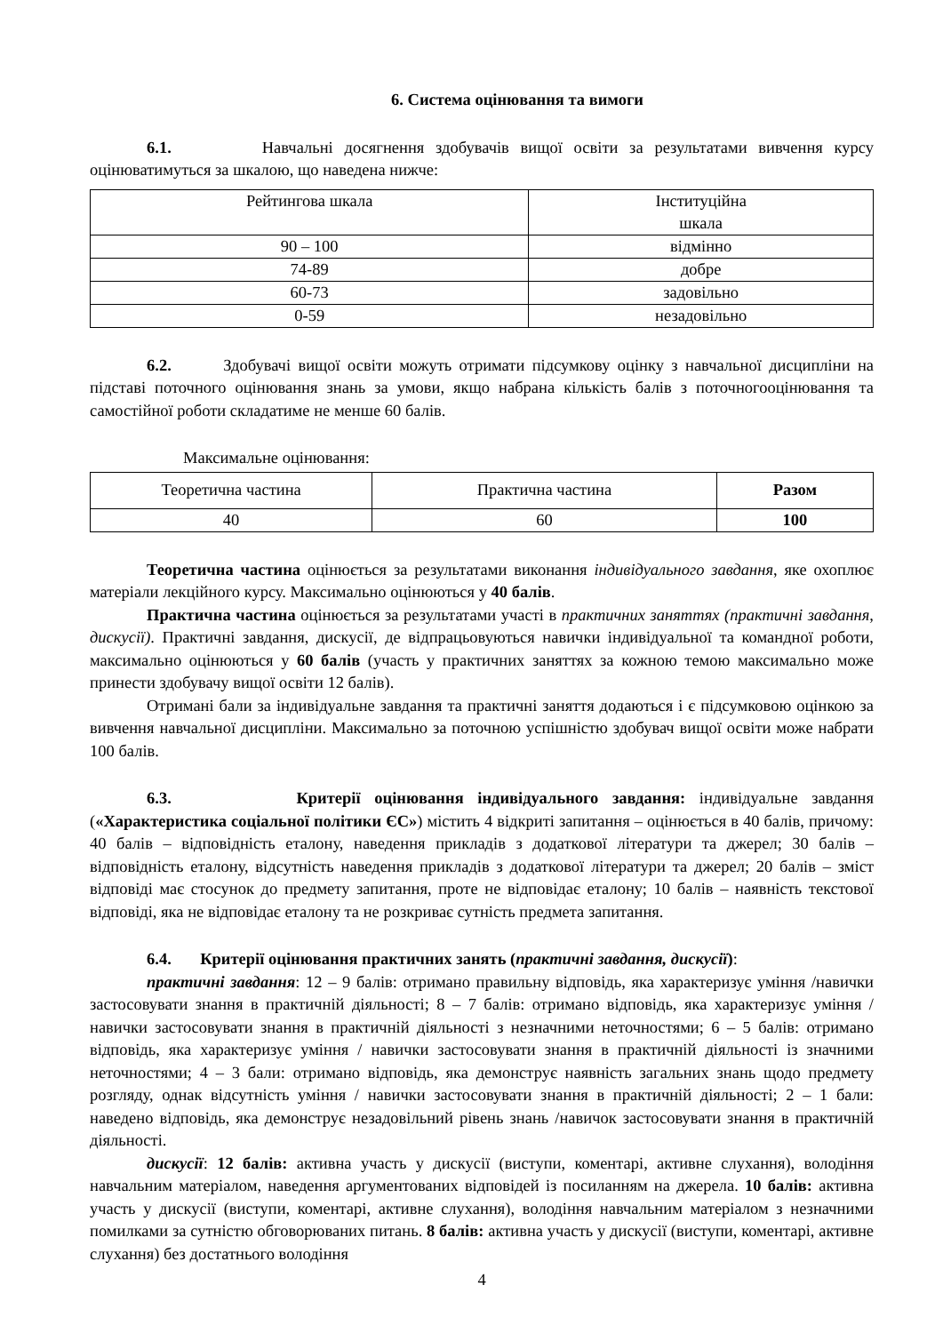6. Система оцінювання та вимоги
6.1. Навчальні досягнення здобувачів вищої освіти за результатами вивчення курсу оцінюватимуться за шкалою, що наведена нижче:
| Рейтингова шкала | Інституційна шкала |
| 90 – 100 | відмінно |
| 74-89 | добре |
| 60-73 | задовільно |
| 0-59 | незадовільно |
6.2. Здобувачі вищої освіти можуть отримати підсумкову оцінку з навчальної дисципліни на підставі поточного оцінювання знань за умови, якщо набрана кількість балів з поточногооцінювання та самостійної роботи складатиме не менше 60 балів.
Максимальне оцінювання:
| Теоретична частина | Практична частина | Разом |
| 40 | 60 | 100 |
Теоретична частина оцінюється за результатами виконання індивідуального завдання, яке охоплює матеріали лекційного курсу. Максимально оцінюються у 40 балів.
Практична частина оцінюється за результатами участі в практичних заняттях (практичні завдання, дискусії). Практичні завдання, дискусії, де відпрацьовуються навички індивідуальної та командної роботи, максимально оцінюються у 60 балів (участь у практичних заняттях за кожною темою максимально може принести здобувачу вищої освіти 12 балів).
Отримані бали за індивідуальне завдання та практичні заняття додаються і є підсумковою оцінкою за вивчення навчальної дисципліни. Максимально за поточною успішністю здобувач вищої освіти може набрати 100 балів.
6.3. Критерії оцінювання індивідуального завдання: індивідуальне завдання («Характеристика соціальної політики ЄС») містить 4 відкриті запитання – оцінюється в 40 балів, причому: 40 балів – відповідність еталону, наведення прикладів з додаткової літератури та джерел; 30 балів – відповідність еталону, відсутність наведення прикладів з додаткової літератури та джерел; 20 балів – зміст відповіді має стосунок до предмету запитання, проте не відповідає еталону; 10 балів – наявність текстової відповіді, яка не відповідає еталону та не розкриває сутність предмета запитання.
6.4. Критерії оцінювання практичних занять (практичні завдання, дискусії):
практичні завдання: 12 – 9 балів: отримано правильну відповідь, яка характеризує уміння /навички застосовувати знання в практичній діяльності; 8 – 7 балів: отримано відповідь, яка характеризує уміння / навички застосовувати знання в практичній діяльності з незначними неточностями; 6 – 5 балів: отримано відповідь, яка характеризує уміння / навички застосовувати знання в практичній діяльності із значними неточностями; 4 – 3 бали: отримано відповідь, яка демонструє наявність загальних знань щодо предмету розгляду, однак відсутність уміння / навички застосовувати знання в практичній діяльності; 2 – 1 бали: наведено відповідь, яка демонструє незадовільний рівень знань /навичок застосовувати знання в практичній діяльності.
дискусії: 12 балів: активна участь у дискусії (виступи, коментарі, активне слухання), володіння навчальним матеріалом, наведення аргументованих відповідей із посиланням на джерела. 10 балів: активна участь у дискусії (виступи, коментарі, активне слухання), володіння навчальним матеріалом з незначними помилками за сутністю обговорюваних питань. 8 балів: активна участь у дискусії (виступи, коментарі, активне слухання) без достатнього володіння
4